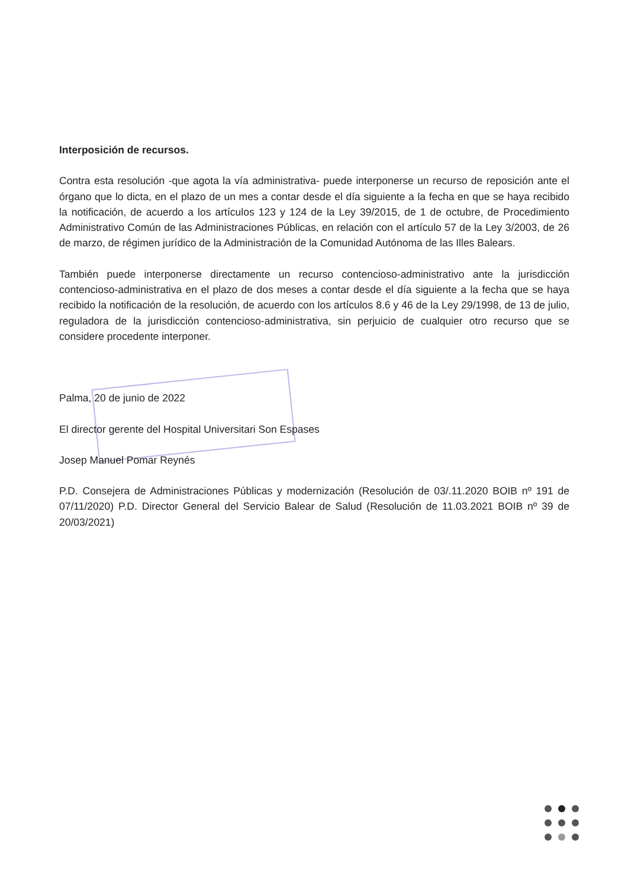Interposición de recursos.
Contra esta resolución -que agota la vía administrativa- puede interponerse un recurso de reposición ante el órgano que lo dicta, en el plazo de un mes a contar desde el día siguiente a la fecha en que se haya recibido la notificación, de acuerdo a los artículos 123 y 124 de la Ley 39/2015, de 1 de octubre, de Procedimiento Administrativo Común de las Administraciones Públicas, en relación con el artículo 57 de la Ley 3/2003, de 26 de marzo, de régimen jurídico de la Administración de la Comunidad Autónoma de las Illes Balears.
También puede interponerse directamente un recurso contencioso-administrativo ante la jurisdicción contencioso-administrativa en el plazo de dos meses a contar desde el día siguiente a la fecha que se haya recibido la notificación de la resolución, de acuerdo con los artículos 8.6 y 46 de la Ley 29/1998, de 13 de julio, reguladora de la jurisdicción contencioso-administrativa, sin perjuicio de cualquier otro recurso que se considere procedente interponer.
Palma, 20 de junio de 2022
El director gerente del Hospital Universitari Son Espases
Josep Manuel Pomar Reynés
P.D. Consejera de Administraciones Públicas y modernización (Resolución de 03/.11.2020 BOIB nº 191 de 07/11/2020) P.D. Director General del Servicio Balear de Salud (Resolución de 11.03.2021 BOIB nº 39 de 20/03/2021)